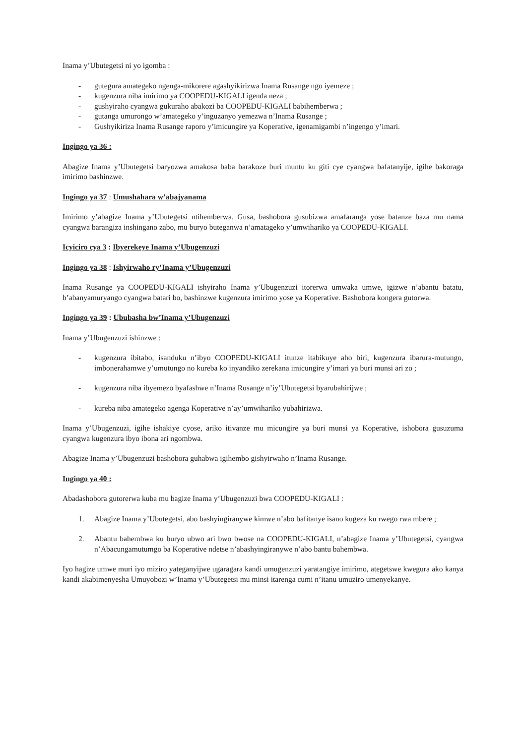Inama y’Ubutegetsi ni yo igomba :
- gutegura amategeko ngenga-mikorere agashyikirizwa Inama Rusange ngo iyemeze ;
- kugenzura niba imirimo ya COOPEDU-KIGALI igenda neza ;
- gushyiraho cyangwa gukuraho abakozi ba COOPEDU-KIGALI babihemberwa ;
- gutanga umurongo w’amategeko y’inguzanyo yemezwa n’Inama Rusange ;
- Gushyikiriza Inama Rusange raporo y’imicungire ya Koperative, igenamigambi n’ingengo y’imari.
Ingingo ya 36 :
Abagize Inama y’Ubutegetsi baryozwa amakosa baba barakoze buri muntu ku giti cye cyangwa bafatanyije, igihe bakoraga imirimo bashinzwe.
Ingingo ya 37 : Umushahara w’abajyanama
Imirimo y’abagize Inama y’Ubutegetsi ntihemberwa. Gusa, bashobora gusubizwa amafaranga yose batanze baza mu nama cyangwa barangiza inshingano zabo, mu buryo buteganwa n’amatageko y’umwihariko ya COOPEDU-KIGALI.
Icyiciro cya 3 : Ibyerekeye Inama y’Ubugenzuzi
Ingingo ya 38 : Ishyirwaho ry’Inama y’Ubugenzuzi
Inama Rusange ya COOPEDU-KIGALI ishyiraho Inama y’Ubugenzuzi itorerwa umwaka umwe, igizwe n’abantu batatu, b’abanyamuryango cyangwa batari bo, bashinzwe kugenzura imirimo yose ya Koperative. Bashobora kongera gutorwa.
Ingingo ya 39 : Ububasha bw’Inama y’Ubugenzuzi
Inama y’Ubugenzuzi ishinzwe :
- kugenzura ibitabo, isanduku n’ibyo COOPEDU-KIGALI itunze itabikuye aho biri, kugenzura ibarura-mutungo, imbonerahamwe y’umutungo no kureba ko inyandiko zerekana imicungire y’imari ya buri munsi ari zo ;
- kugenzura niba ibyemezo byafashwe n’Inama Rusange n’iy’Ubutegetsi byarubahirijwe ;
- kureba niba amategeko agenga Koperative n’ay’umwihariko yubahirizwa.
Inama y’Ubugenzuzi, igihe ishakiye cyose, ariko itivanze mu micungire ya buri munsi ya Koperative, ishobora gusuzuma cyangwa kugenzura ibyo ibona ari ngombwa.
Abagize Inama y’Ubugenzuzi bashobora guhabwa igihembo gishyirwaho n’Inama Rusange.
Ingingo ya 40 :
Abadashobora gutorerwa kuba mu bagize Inama y’Ubugenzuzi bwa COOPEDU-KIGALI :
1. Abagize Inama y’Ubutegetsi, abo bashyingiranywe kimwe n’abo bafitanye isano kugeza ku rwego rwa mbere ;
2. Abantu bahembwa ku buryo ubwo ari bwo bwose na COOPEDU-KIGALI, n’abagize Inama y’Ubutegetsi, cyangwa n’Abacungamutumgo ba Koperative ndetse n’abashyingiranywe n’abo bantu bahembwa.
Iyo hagize umwe muri iyo miziro yateganyijwe ugaragara kandi umugenzuzi yaratangiye imirimo, ategetswe kwegura ako kanya kandi akabimenyesha Umuyobozi w’Inama y’Ubutegetsi mu minsi itarenga cumi n’itanu umuziro umenyekanye.